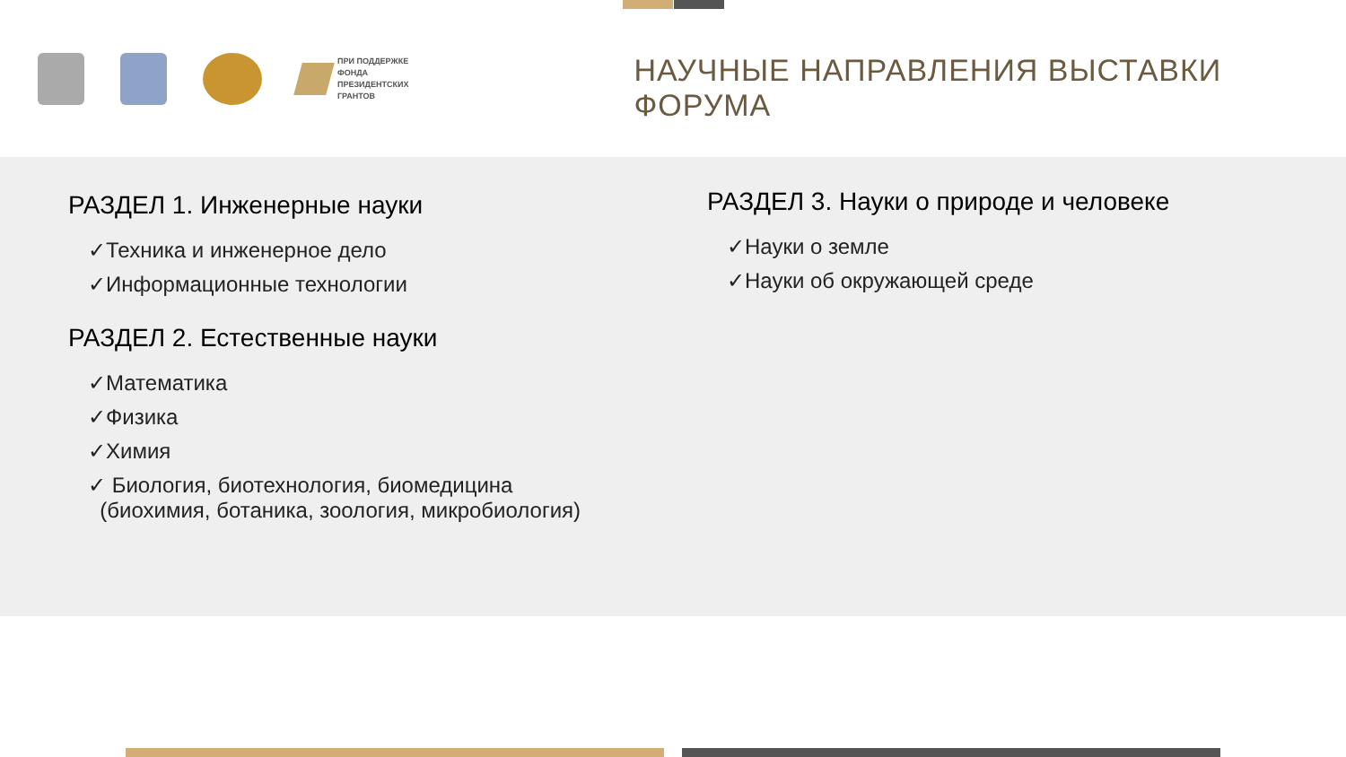ПРИ ПОДДЕРЖКЕ
ФОНДА
ПРЕЗИДЕНТСКИХ
ГРАНТОВ
НАУЧНЫЕ НАПРАВЛЕНИЯ ВЫСТАВКИ ФОРУМА
РАЗДЕЛ 1. Инженерные науки
✓Техника и инженерное дело
✓Информационные технологии
РАЗДЕЛ 2. Естественные науки
✓Математика
✓Физика
✓Химия
✓ Биология, биотехнология, биомедицина
(биохимия, ботаника, зоология, микробиология)
РАЗДЕЛ 3. Науки о природе и человеке
✓Науки о земле
✓Науки об окружающей среде